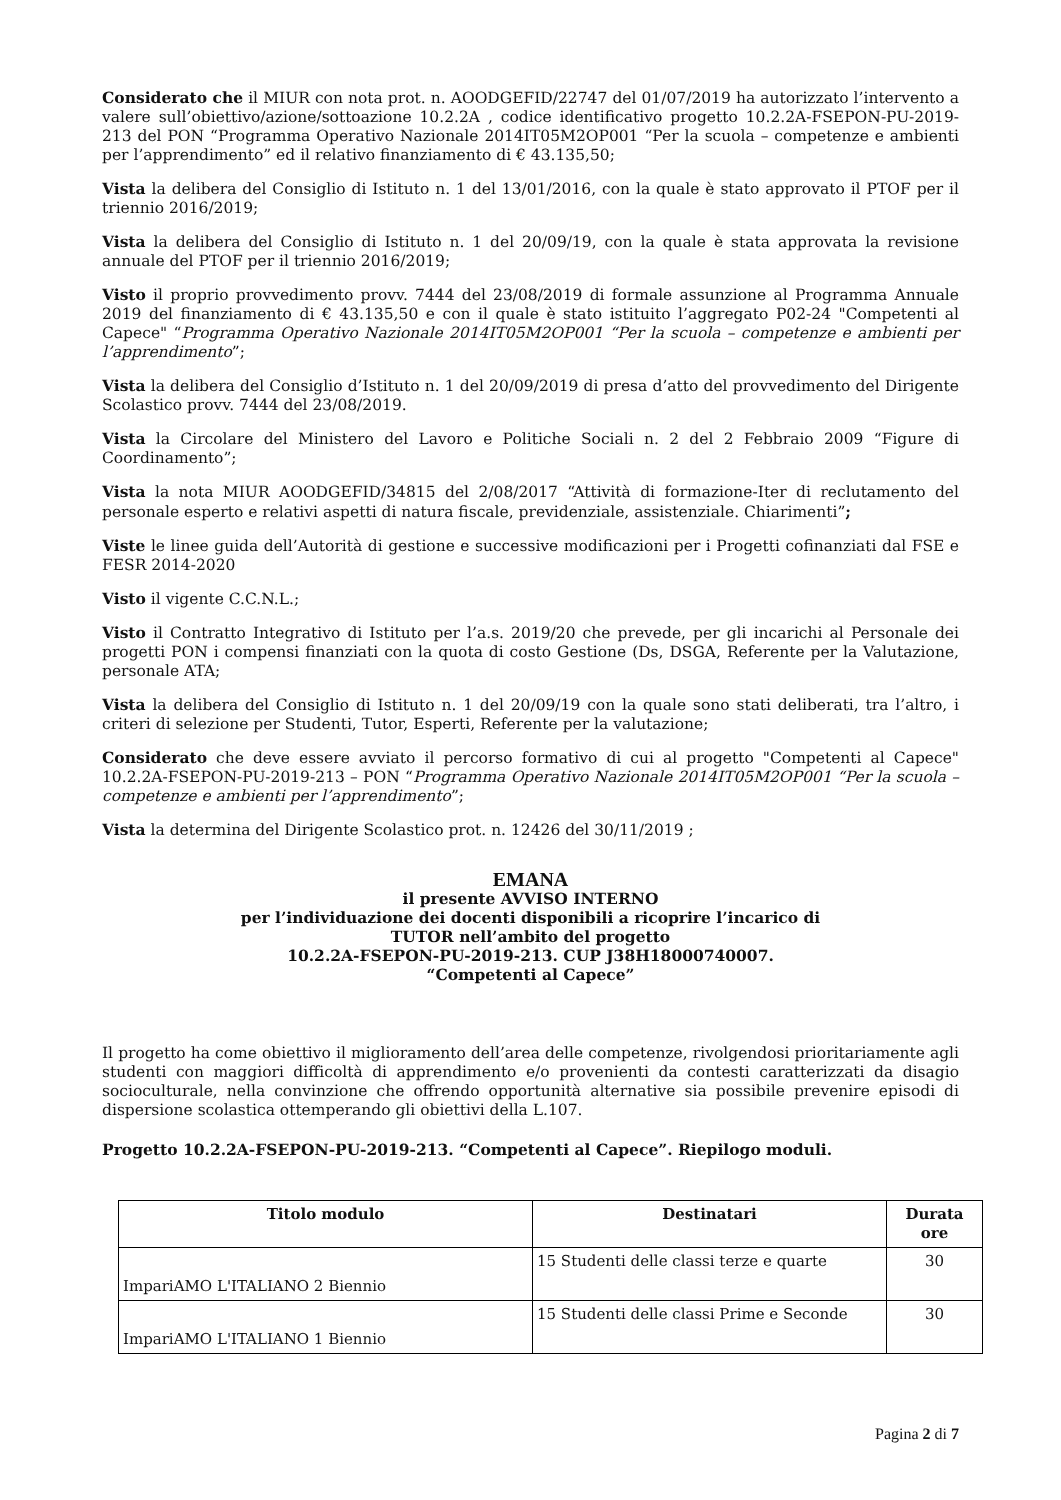Considerato che il MIUR con nota prot. n. AOODGEFID/22747 del 01/07/2019 ha autorizzato l’intervento a valere sull’obiettivo/azione/sottoazione 10.2.2A , codice identificativo progetto 10.2.2A-FSEPON-PU-2019-213 del PON “Programma Operativo Nazionale 2014IT05M2OP001 “Per la scuola – competenze e ambienti per l’apprendimento” ed il relativo finanziamento di € 43.135,50;
Vista la delibera del Consiglio di Istituto n. 1 del 13/01/2016, con la quale è stato approvato il PTOF per il triennio 2016/2019;
Vista la delibera del Consiglio di Istituto n. 1 del 20/09/19, con la quale è stata approvata la revisione annuale del PTOF per il triennio 2016/2019;
Visto il proprio provvedimento provv. 7444 del 23/08/2019 di formale assunzione al Programma Annuale 2019 del finanziamento di € 43.135,50 e con il quale è stato istituito l’aggregato P02-24 "Competenti al Capece" “Programma Operativo Nazionale 2014IT05M2OP001 “Per la scuola – competenze e ambienti per l’apprendimento”;
Vista la delibera del Consiglio d’Istituto n. 1 del 20/09/2019 di presa d’atto del provvedimento del Dirigente Scolastico provv. 7444 del 23/08/2019.
Vista la Circolare del Ministero del Lavoro e Politiche Sociali n. 2 del 2 Febbraio 2009 “Figure di Coordinamento”;
Vista la nota MIUR AOODGEFID/34815 del 2/08/2017 “Attività di formazione-Iter di reclutamento del personale esperto e relativi aspetti di natura fiscale, previdenziale, assistenziale. Chiarimenti”;
Viste le linee guida dell’Autorità di gestione e successive modificazioni per i Progetti cofinanziati dal FSE e FESR 2014-2020
Visto il vigente C.C.N.L.;
Visto il Contratto Integrativo di Istituto per l’a.s. 2019/20 che prevede, per gli incarichi al Personale dei progetti PON i compensi finanziati con la quota di costo Gestione (Ds, DSGA, Referente per la Valutazione, personale ATA;
Vista la delibera del Consiglio di Istituto n. 1 del 20/09/19 con la quale sono stati deliberati, tra l’altro, i criteri di selezione per Studenti, Tutor, Esperti, Referente per la valutazione;
Considerato che deve essere avviato il percorso formativo di cui al progetto "Competenti al Capece" 10.2.2A-FSEPON-PU-2019-213 – PON “Programma Operativo Nazionale 2014IT05M2OP001 “Per la scuola – competenze e ambienti per l’apprendimento”;
Vista la determina del Dirigente Scolastico prot. n. 12426 del 30/11/2019 ;
EMANA
il presente AVVISO INTERNO
per l’individuazione dei docenti disponibili a ricoprire l’incarico di
TUTOR nell’ambito del progetto
10.2.2A-FSEPON-PU-2019-213. CUP J38H18000740007.
“Competenti al Capece”
Il progetto ha come obiettivo il miglioramento dell’area delle competenze, rivolgendosi prioritariamente agli studenti con maggiori difficoltà di apprendimento e/o provenienti da contesti caratterizzati da disagio socioculturale, nella convinzione che offrendo opportunità alternative sia possibile prevenire episodi di dispersione scolastica ottemperando gli obiettivi della L.107.
Progetto 10.2.2A-FSEPON-PU-2019-213. “Competenti al Capece”. Riepilogo moduli.
| Titolo modulo | Destinatari | Durata ore |
| --- | --- | --- |
| ImpariAMO L'ITALIANO 2 Biennio | 15 Studenti delle classi terze e quarte | 30 |
| ImpariAMO L'ITALIANO 1 Biennio | 15 Studenti delle classi Prime e Seconde | 30 |
Pagina 2 di 7